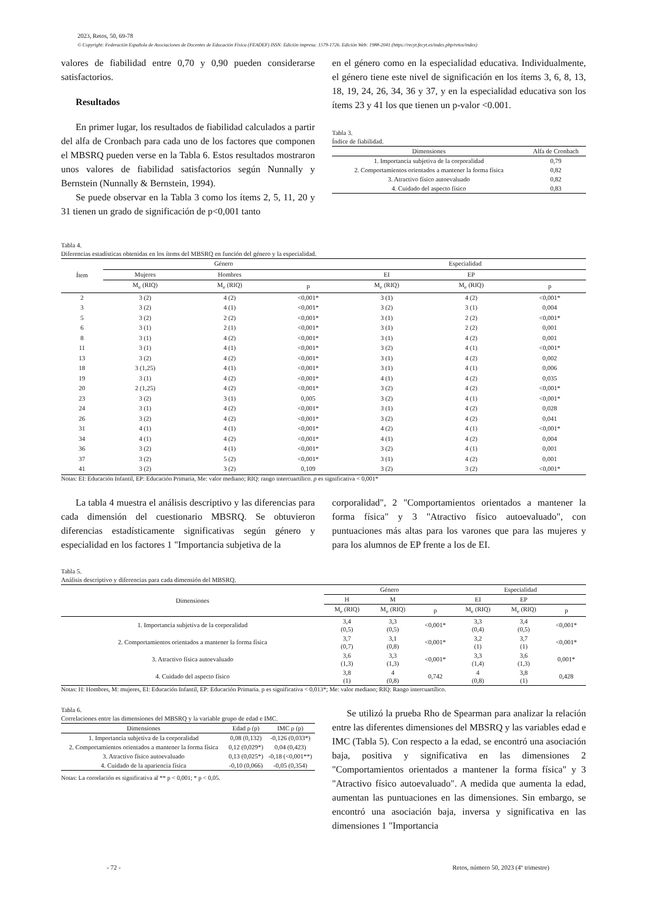2023, Retos, 50, 69-78
© Copyright: Federación Española de Asociaciones de Docentes de Educación Física (FEADEF) ISSN: Edición impresa: 1579-1726. Edición Web: 1988-2041 (https://recyt.fecyt.es/index.php/retos/index)
valores de fiabilidad entre 0,70 y 0,90 pueden considerarse satisfactorios.
Resultados
En primer lugar, los resultados de fiabilidad calculados a partir del alfa de Cronbach para cada uno de los factores que componen el MBSRQ pueden verse en la Tabla 6. Estos resultados mostraron unos valores de fiabilidad satisfactorios según Nunnally y Bernstein (Nunnally & Bernstein, 1994).
Se puede observar en la Tabla 3 como los ítems 2, 5, 11, 20 y 31 tienen un grado de significación de p<0,001 tanto
en el género como en la especialidad educativa. Individualmente, el género tiene este nivel de significación en los ítems 3, 6, 8, 13, 18, 19, 24, 26, 34, 36 y 37, y en la especialidad educativa son los ítems 23 y 41 los que tienen un p-valor <0.001.
Tabla 3.
Índice de fiabilidad.
| Dimensiones | Alfa de Cronbach |
| --- | --- |
| 1. Importancia subjetiva de la corporalidad | 0,79 |
| 2. Comportamientos orientados a mantener la forma física | 0,82 |
| 3. Atractivo físico autoevaluado | 0,82 |
| 4. Cuidado del aspecto físico | 0,83 |
Tabla 4.
Diferencias estadísticas obtenidas en los ítems del MBSRQ en función del género y la especialidad.
| Ítem | Género | | | Especialidad | | |
| --- | --- | --- | --- | --- | --- | --- |
| | Mujeres | Hombres | | EI | EP | |
| | M<sub>e</sub> (RIQ) | M<sub>e</sub> (RIQ) | p | M<sub>e</sub> (RIQ) | M<sub>e</sub> (RIQ) | p |
| 2 | 3 (2) | 4 (2) | <0,001* | 3 (1) | 4 (2) | <0,001* |
| 3 | 3 (2) | 4 (1) | <0,001* | 3 (2) | 3 (1) | 0,004 |
| 5 | 3 (2) | 2 (2) | <0,001* | 3 (1) | 2 (2) | <0,001* |
| 6 | 3 (1) | 2 (1) | <0,001* | 3 (1) | 2 (2) | 0,001 |
| 8 | 3 (1) | 4 (2) | <0,001* | 3 (1) | 4 (2) | 0,001 |
| 11 | 3 (1) | 4 (1) | <0,001* | 3 (2) | 4 (1) | <0,001* |
| 13 | 3 (2) | 4 (2) | <0,001* | 3 (1) | 4 (2) | 0,002 |
| 18 | 3 (1,25) | 4 (1) | <0,001* | 3 (1) | 4 (1) | 0,006 |
| 19 | 3 (1) | 4 (2) | <0,001* | 4 (1) | 4 (2) | 0,035 |
| 20 | 2 (1,25) | 4 (2) | <0,001* | 3 (2) | 4 (2) | <0,001* |
| 23 | 3 (2) | 3 (1) | 0,005 | 3 (2) | 4 (1) | <0,001* |
| 24 | 3 (1) | 4 (2) | <0,001* | 3 (1) | 4 (2) | 0,028 |
| 26 | 3 (2) | 4 (2) | <0,001* | 3 (2) | 4 (2) | 0,041 |
| 31 | 4 (1) | 4 (1) | <0,001* | 4 (2) | 4 (1) | <0,001* |
| 34 | 4 (1) | 4 (2) | <0,001* | 4 (1) | 4 (2) | 0,004 |
| 36 | 3 (2) | 4 (1) | <0,001* | 3 (2) | 4 (1) | 0,001 |
| 37 | 3 (2) | 5 (2) | <0,001* | 3 (1) | 4 (2) | 0,001 |
| 41 | 3 (2) | 3 (2) | 0,109 | 3 (2) | 3 (2) | <0,001* |
Notas: EI: Educación Infantil, EP: Educación Primaria, Me: valor mediano; RIQ: rango intercuartílico. p es significativa < 0,001*
La tabla 4 muestra el análisis descriptivo y las diferencias para cada dimensión del cuestionario MBSRQ. Se obtuvieron diferencias estadísticamente significativas según género y especialidad en los factores 1 "Importancia subjetiva de la
corporalidad", 2 "Comportamientos orientados a mantener la forma física" y 3 "Atractivo físico autoevaluado", con puntuaciones más altas para los varones que para las mujeres y para los alumnos de EP frente a los de EI.
Tabla 5.
Análisis descriptivo y diferencias para cada dimensión del MBSRQ.
| Dimensiones | Género | | | Especialidad | | |
| --- | --- | --- | --- | --- | --- | --- |
| | H | M | | EI | EP | |
| | M<sub>e</sub> (RIQ) | M<sub>e</sub> (RIQ) | p | M<sub>e</sub> (RIQ) | M<sub>e</sub> (RIQ) | p |
| 1. Importancia subjetiva de la corporalidad | 3,4 (0,5) | 3,3 (0,5) | <0,001* | 3,3 (0,4) | 3,4 (0,5) | <0,001* |
| 2. Comportamientos orientados a mantener la forma física | 3,7 (0,7) | 3,1 (0,8) | <0,001* | 3,2 (1) | 3,7 (1) | <0,001* |
| 3. Atractivo física autoevaluado | 3,6 (1,3) | 3,3 (1,3) | <0,001* | 3,3 (1,4) | 3,6 (1,3) | 0,001* |
| 4. Cuidado del aspecto físico | 3,8 (1) | 4 (0,8) | 0,742 | 4 (0,8) | 3,8 (1) | 0,428 |
Notas: H: Hombres, M: mujeres, EI: Educación Infantil, EP: Educación Primaria. p es significativa < 0,013*; Me: valor mediano; RIQ: Rango intercuartílico.
Tabla 6.
Correlaciones entre las dimensiones del MBSRQ y la variable grupo de edad e IMC.
| Dimensiones | Edad ρ (p) | IMC ρ (p) |
| --- | --- | --- |
| 1. Importancia subjetiva de la corporalidad | 0,08 (0,132) | -0,126 (0,033*) |
| 2. Comportamientos orientados a mantener la forma física | 0,12 (0,029*) | 0,04 (0,423) |
| 3. Atractivo físico autoevaluado | 0,13 (0,025*) | -0,18 (<0,001**) |
| 4. Cuidado de la apariencia física | -0,10 (0,066) | -0,05 (0,354) |
Notas: La correlación es significativa al ** p < 0,001; * p < 0,05.
Se utilizó la prueba Rho de Spearman para analizar la relación entre las diferentes dimensiones del MBSRQ y las variables edad e IMC (Tabla 5). Con respecto a la edad, se encontró una asociación baja, positiva y significativa en las dimensiones 2 "Comportamientos orientados a mantener la forma física" y 3 "Atractivo físico autoevaluado". A medida que aumenta la edad, aumentan las puntuaciones en las dimensiones. Sin embargo, se encontró una asociación baja, inversa y significativa en las dimensiones 1 "Importancia
- 72 - Retos, número 50, 2023 (4º trimestre)